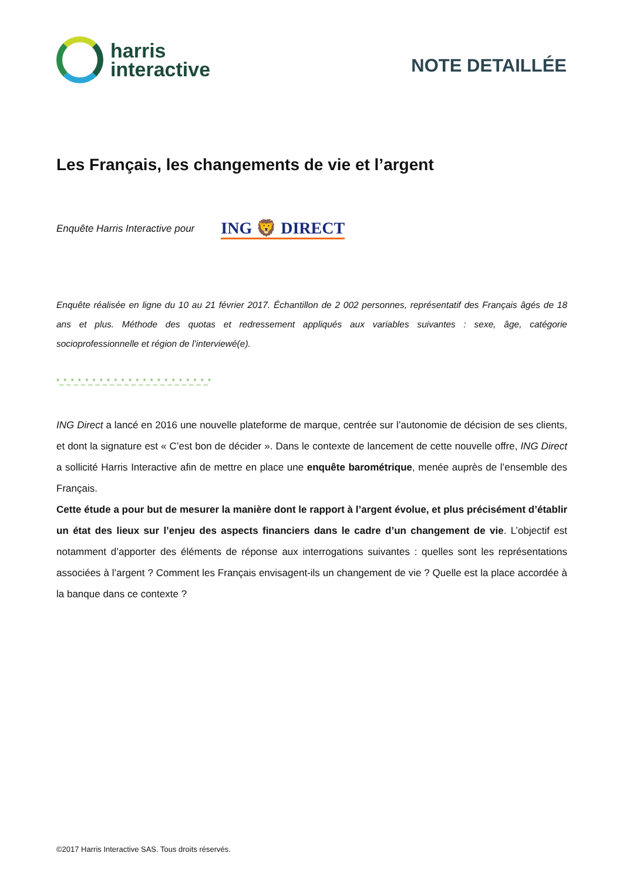harris
interactive
NOTE DETAILLÉE
Les Français, les changements de vie et l’argent
Enquête Harris Interactive pour ING 🦁 DIRECT
Enquête réalisée en ligne du 10 au 21 février 2017. Échantillon de 2 002 personnes, représentatif des Français âgés de 18 ans et plus. Méthode des quotas et redressement appliqués aux variables suivantes : sexe, âge, catégorie socioprofessionnelle et région de l’interviewé(e).
*_*_*_*_*_*_*_*_*_*_*_*_*_*_*_*_*_*_*_*_*_*
ING Direct a lancé en 2016 une nouvelle plateforme de marque, centrée sur l’autonomie de décision de ses clients, et dont la signature est « C’est bon de décider ». Dans le contexte de lancement de cette nouvelle offre, ING Direct a sollicité Harris Interactive afin de mettre en place une enquête barométrique, menée auprès de l’ensemble des Français.
Cette étude a pour but de mesurer la manière dont le rapport à l’argent évolue, et plus précisément d’établir un état des lieux sur l’enjeu des aspects financiers dans le cadre d’un changement de vie. L’objectif est notamment d’apporter des éléments de réponse aux interrogations suivantes : quelles sont les représentations associées à l’argent ? Comment les Français envisagent-ils un changement de vie ? Quelle est la place accordée à la banque dans ce contexte ?
©2017 Harris Interactive SAS. Tous droits réservés.